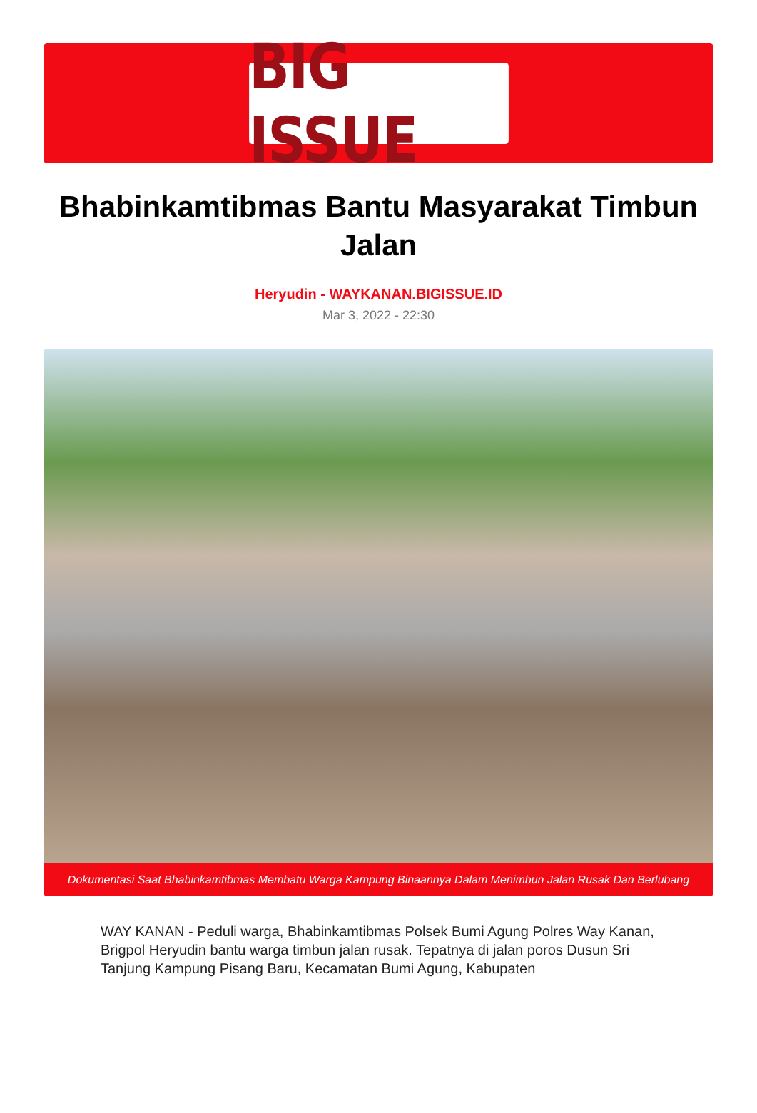BIG ISSUE
Bhabinkamtibmas Bantu Masyarakat Timbun Jalan
Heryudin - WAYKANAN.BIGISSUE.ID
Mar 3, 2022 - 22:30
Dokumentasi Saat Bhabinkamtibmas Membatu Warga Kampung Binaannya Dalam Menimbun Jalan Rusak Dan Berlubang
WAY KANAN - Peduli warga, Bhabinkamtibmas Polsek Bumi Agung Polres Way Kanan, Brigpol Heryudin bantu warga timbun jalan rusak. Tepatnya di jalan poros Dusun Sri Tanjung Kampung Pisang Baru, Kecamatan Bumi Agung, Kabupaten